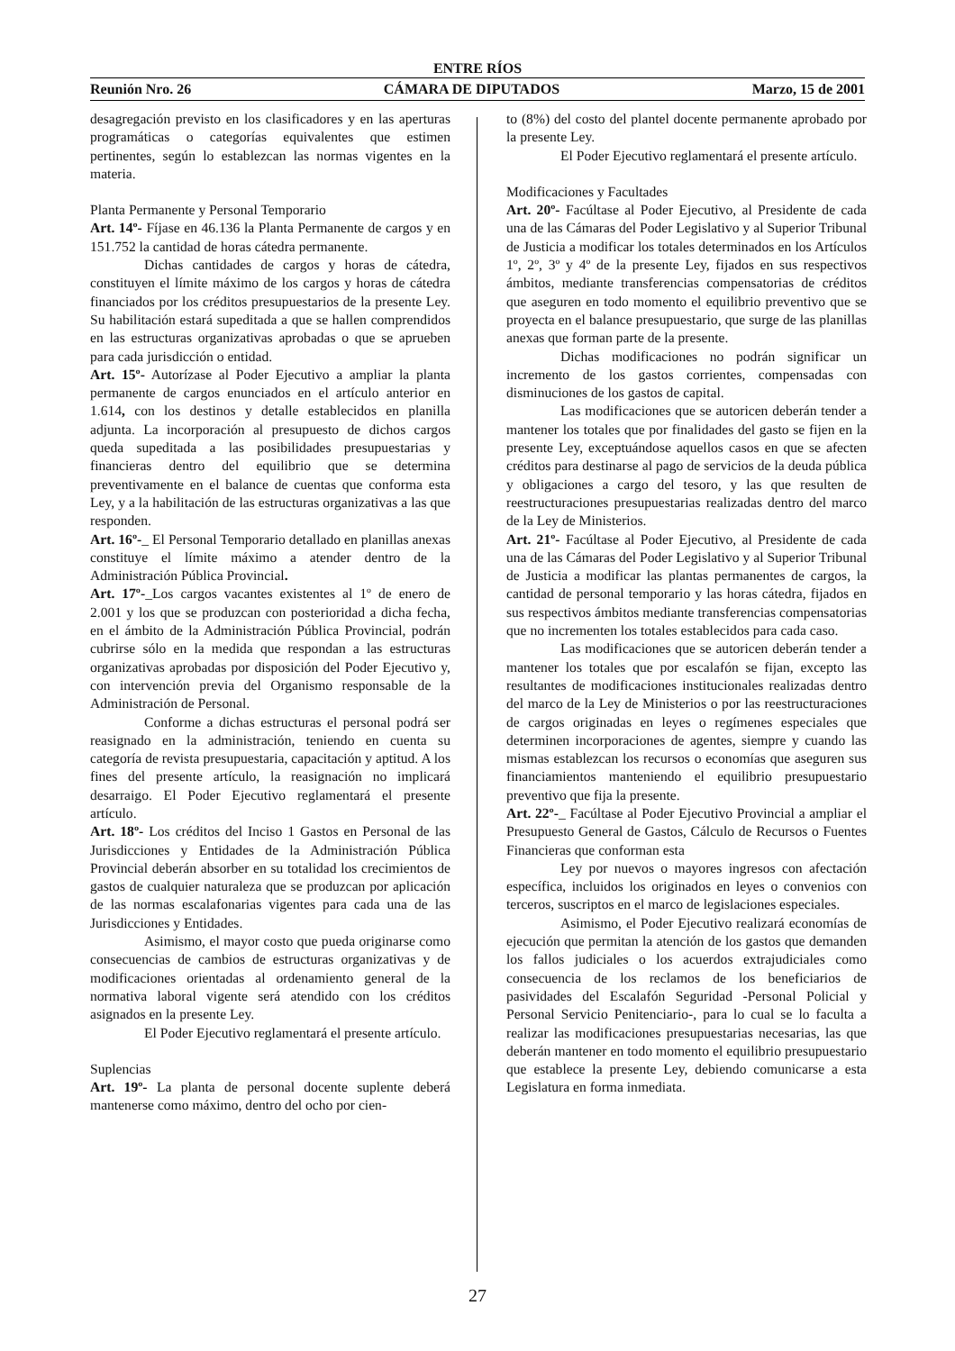ENTRE RÍOS
Reunión Nro. 26 CÁMARA DE DIPUTADOS Marzo, 15 de 2001
desagregación previsto en los clasificadores y en las aperturas programáticas o categorías equivalentes que estimen pertinentes, según lo establezcan las normas vigentes en la materia.
Planta Permanente y Personal Temporario
Art. 14º- Fíjase en 46.136 la Planta Permanente de cargos y en 151.752 la cantidad de horas cátedra permanente.
Dichas cantidades de cargos y horas de cátedra, constituyen el límite máximo de los cargos y horas de cátedra financiados por los créditos presupuestarios de la presente Ley. Su habilitación estará supeditada a que se hallen comprendidos en las estructuras organizativas aprobadas o que se aprueben para cada jurisdicción o entidad.
Art. 15º- Autorízase al Poder Ejecutivo a ampliar la planta permanente de cargos enunciados en el artículo anterior en 1.614, con los destinos y detalle establecidos en planilla adjunta. La incorporación al presupuesto de dichos cargos queda supeditada a las posibilidades presupuestarias y financieras dentro del equilibrio que se determina preventivamente en el balance de cuentas que conforma esta Ley, y a la habilitación de las estructuras organizativas a las que responden.
Art. 16º-_ El Personal Temporario detallado en planillas anexas constituye el límite máximo a atender dentro de la Administración Pública Provincial.
Art. 17º-_Los cargos vacantes existentes al 1º de enero de 2.001 y los que se produzcan con posterioridad a dicha fecha, en el ámbito de la Administración Pública Provincial, podrán cubrirse sólo en la medida que respondan a las estructuras organizativas aprobadas por disposición del Poder Ejecutivo y, con intervención previa del Organismo responsable de la Administración de Personal.
Conforme a dichas estructuras el personal podrá ser reasignado en la administración, teniendo en cuenta su categoría de revista presupuestaria, capacitación y aptitud. A los fines del presente artículo, la reasignación no implicará desarraigo. El Poder Ejecutivo reglamentará el presente artículo.
Art. 18º- Los créditos del Inciso 1 Gastos en Personal de las Jurisdicciones y Entidades de la Administración Pública Provincial deberán absorber en su totalidad los crecimientos de gastos de cualquier naturaleza que se produzcan por aplicación de las normas escalafonarias vigentes para cada una de las Jurisdicciones y Entidades.
Asimismo, el mayor costo que pueda originarse como consecuencias de cambios de estructuras organizativas y de modificaciones orientadas al ordenamiento general de la normativa laboral vigente será atendido con los créditos asignados en la presente Ley.
El Poder Ejecutivo reglamentará el presente artículo.
Suplencias
Art. 19º- La planta de personal docente suplente deberá mantenerse como máximo, dentro del ocho por cien-
to (8%) del costo del plantel docente permanente aprobado por la presente Ley.
El Poder Ejecutivo reglamentará el presente artículo.
Modificaciones y Facultades
Art. 20º- Facúltase al Poder Ejecutivo, al Presidente de cada una de las Cámaras del Poder Legislativo y al Superior Tribunal de Justicia a modificar los totales determinados en los Artículos 1º, 2º, 3º y 4º de la presente Ley, fijados en sus respectivos ámbitos, mediante transferencias compensatorias de créditos que aseguren en todo momento el equilibrio preventivo que se proyecta en el balance presupuestario, que surge de las planillas anexas que forman parte de la presente.
Dichas modificaciones no podrán significar un incremento de los gastos corrientes, compensadas con disminuciones de los gastos de capital.
Las modificaciones que se autoricen deberán tender a mantener los totales que por finalidades del gasto se fijen en la presente Ley, exceptuándose aquellos casos en que se afecten créditos para destinarse al pago de servicios de la deuda pública y obligaciones a cargo del tesoro, y las que resulten de reestructuraciones presupuestarias realizadas dentro del marco de la Ley de Ministerios.
Art. 21º- Facúltase al Poder Ejecutivo, al Presidente de cada una de las Cámaras del Poder Legislativo y al Superior Tribunal de Justicia a modificar las plantas permanentes de cargos, la cantidad de personal temporario y las horas cátedra, fijados en sus respectivos ámbitos mediante transferencias compensatorias que no incrementen los totales establecidos para cada caso.
Las modificaciones que se autoricen deberán tender a mantener los totales que por escalafón se fijan, excepto las resultantes de modificaciones institucionales realizadas dentro del marco de la Ley de Ministerios o por las reestructuraciones de cargos originadas en leyes o regímenes especiales que determinen incorporaciones de agentes, siempre y cuando las mismas establezcan los recursos o economías que aseguren sus financiamientos manteniendo el equilibrio presupuestario preventivo que fija la presente.
Art. 22º-_ Facúltase al Poder Ejecutivo Provincial a ampliar el Presupuesto General de Gastos, Cálculo de Recursos o Fuentes Financieras que conforman esta
Ley por nuevos o mayores ingresos con afectación específica, incluidos los originados en leyes o convenios con terceros, suscriptos en el marco de legislaciones especiales.
Asimismo, el Poder Ejecutivo realizará economías de ejecución que permitan la atención de los gastos que demanden los fallos judiciales o los acuerdos extrajudiciales como consecuencia de los reclamos de los beneficiarios de pasividades del Escalafón Seguridad -Personal Policial y Personal Servicio Penitenciario-, para lo cual se lo faculta a realizar las modificaciones presupuestarias necesarias, las que deberán mantener en todo momento el equilibrio presupuestario que establece la presente Ley, debiendo comunicarse a esta Legislatura en forma inmediata.
27